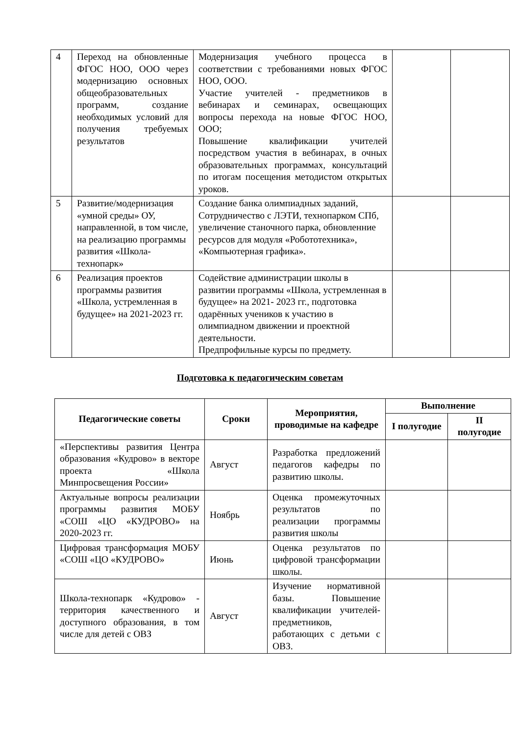| 4 | Переход на обновленные ФГОС НОО, ООО через модернизацию основных общеобразовательных программ, создание необходимых условий для получения требуемых результатов | Модернизация учебного процесса в соответствии с требованиями новых ФГОС НОО, ООО. Участие учителей - предметников в вебинарах и семинарах, освещающих вопросы перехода на новые ФГОС НОО, ООО; Повышение квалификации учителей посредством участия в вебинарах, в очных образовательных программах, консультаций по итогам посещения методистом открытых уроков. | | |
| 5 | Развитие/модернизация «умной среды» ОУ, направленной, в том числе, на реализацию программы развития «Школа-технопарк» | Создание банка олимпиадных заданий, Сотрудничество с ЛЭТИ, технопарком СПб, увеличение станочного парка, обновленние ресурсов для модуля «Робототехника», «Компьютерная графика». | | |
| 6 | Реализация проектов программы развития «Школа, устремленная в будущее» на 2021-2023 гг. | Содействие администрации школы в развитии программы «Школа, устремленная в будущее» на 2021- 2023 гг., подготовка одарённых учеников к участию в олимпиадном движении и проектной деятельности. Предпрофильные курсы по предмету. | | |
Подготовка к педагогическим советам
| Педагогические советы | Сроки | Мероприятия, проводимые на кафедре | Выполнение | |
| --- | --- | --- | --- | --- |
| | | | I полугодие | II полугодие |
| «Перспективы развития Центра образования «Кудрово» в векторе проекта «Школа Минпросвещения России» | Август | Разработка предложений педагогов кафедры по развитию школы. | | |
| Актуальные вопросы реализации программы развития МОБУ «СОШ «ЦО «КУДРОВО» на 2020-2023 гг. | Ноябрь | Оценка промежуточных результатов по реализации программы развития школы | | |
| Цифровая трансформация МОБУ «СОШ «ЦО «КУДРОВО» | Июнь | Оценка результатов по цифровой трансформации школы. | | |
| Школа-технопарк «Кудрово» - территория качественного и доступного образования, в том числе для детей с ОВЗ | Август | Изучение нормативной базы. Повышение квалификации учителей-предметников, работающих с детьми с ОВЗ. | | |